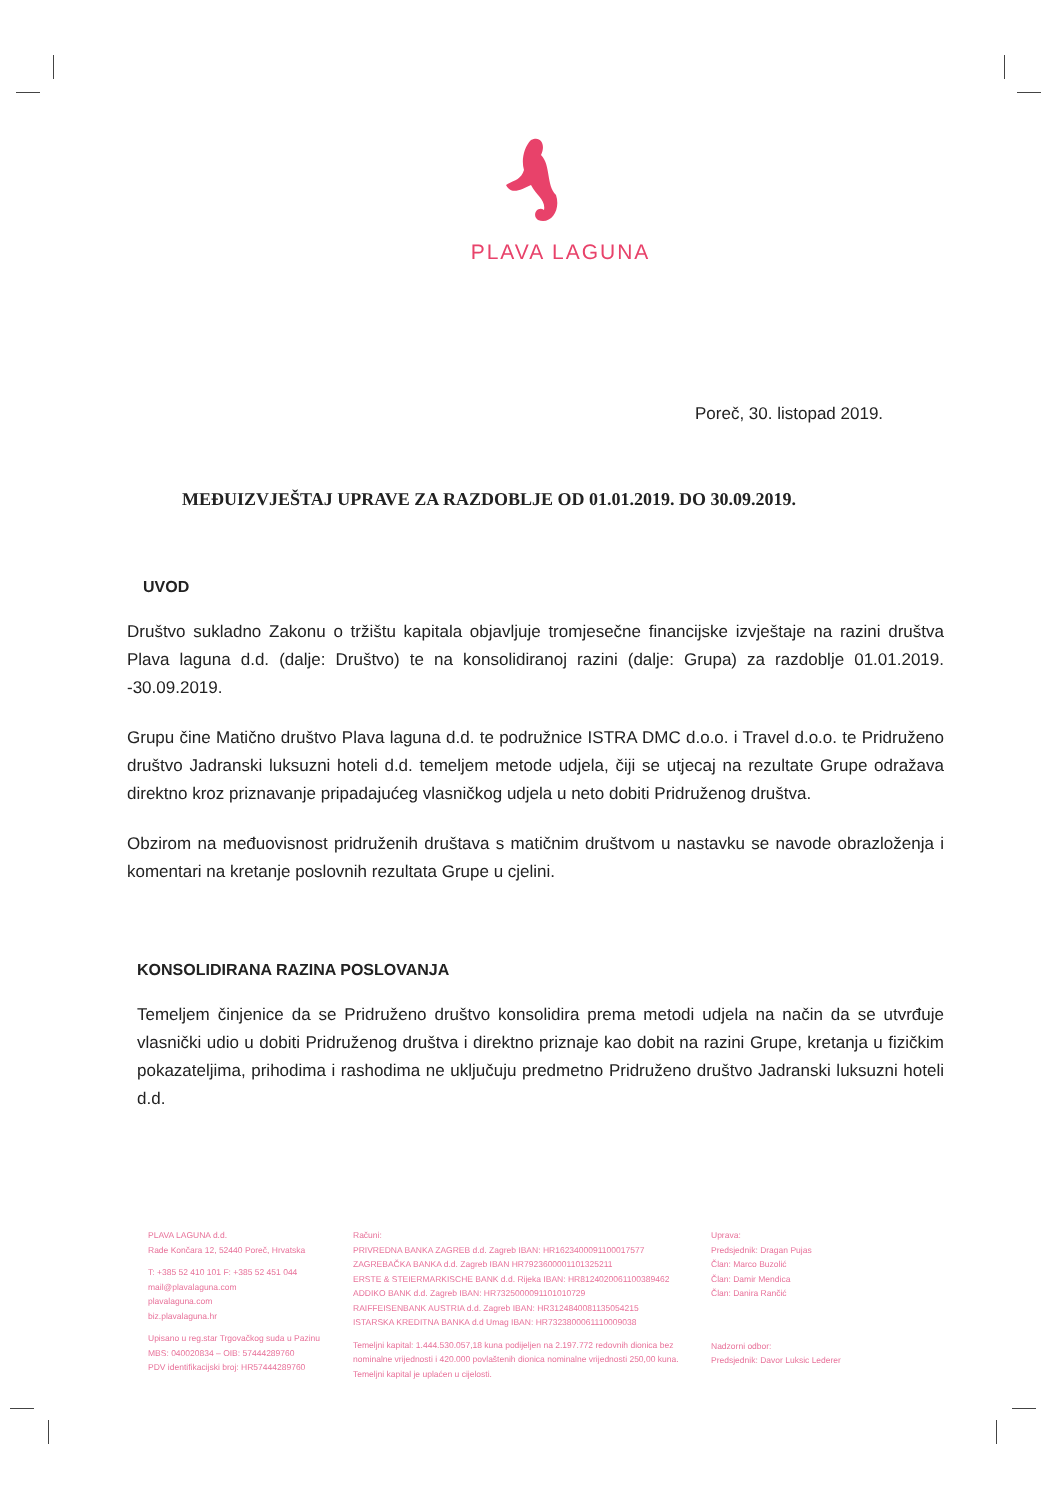PLAVA LAGUNA
Poreč, 30. listopad 2019.
MEĐUIZVJEŠTAJ UPRAVE ZA RAZDOBLJE OD 01.01.2019. DO 30.09.2019.
UVOD
Društvo sukladno Zakonu o tržištu kapitala objavljuje tromjesečne financijske izvještaje na razini društva Plava laguna d.d. (dalje: Društvo) te na konsolidiranoj razini (dalje: Grupa) za razdoblje 01.01.2019. -30.09.2019.
Grupu čine Matično društvo Plava laguna d.d. te podružnice ISTRA DMC d.o.o. i Travel d.o.o. te Pridruženo društvo Jadranski luksuzni hoteli d.d. temeljem metode udjela, čiji se utjecaj na rezultate Grupe odražava direktno kroz priznavanje pripadajućeg vlasničkog udjela u neto dobiti Pridruženog društva.
Obzirom na međuovisnost pridruženih društava s matičnim društvom u nastavku se navode obrazloženja i komentari na kretanje poslovnih rezultata Grupe u cjelini.
KONSOLIDIRANA RAZINA POSLOVANJA
Temeljem činjenice da se Pridruženo društvo konsolidira prema metodi udjela na način da se utvrđuje vlasnički udio u dobiti Pridruženog društva i direktno priznaje kao dobit na razini Grupe, kretanja u fizičkim pokazateljima, prihodima i rashodima ne uključuju predmetno Pridruženo društvo Jadranski luksuzni hoteli d.d.
PLAVA LAGUNA d.d.
Rade Končara 12, 52440 Poreč, Hrvatska
T: +385 52 410 101 F: +385 52 451 044
mail@plavalaguna.com
plavalaguna.com
biz.plavalaguna.hr
Upisano u reg.star Trgovačkog suda u Pazinu
MBS: 040020834 – OIB: 57444289760
PDV identifikacijski broj: HR57444289760
Računi:
PRIVREDNA BANKA ZAGREB d.d. Zagreb IBAN: HR1623400091100017577
ZAGREBAČKA BANKA d.d. Zagreb IBAN HR7923600001101325211
ERSTE & STEIERMARKISCHE BANK d.d. Rijeka IBAN: HR8124020061100389462
ADDIKO BANK d.d. Zagreb IBAN: HR7325000091101010729
RAIFFEISENBANK AUSTRIA d.d. Zagreb IBAN: HR3124840081135054215
ISTARSKA KREDITNA BANKA d.d Umag IBAN: HR7323800061110009038
Temeljni kapital: 1.444.530.057,18 kuna podijeljen na 2.197.772 redovnih dionica bez nominalne vrijednosti i 420.000 povlaštenih dionica nominalne vrijednosti 250,00 kuna. Temeljni kapital je uplaćen u cijelosti.
Uprava:
Predsjednik: Dragan Pujas
Član: Marco Buzolić
Član: Damir Mendica
Član: Danira Rančić
Nadzorni odbor:
Predsjednik: Davor Luksic Lederer